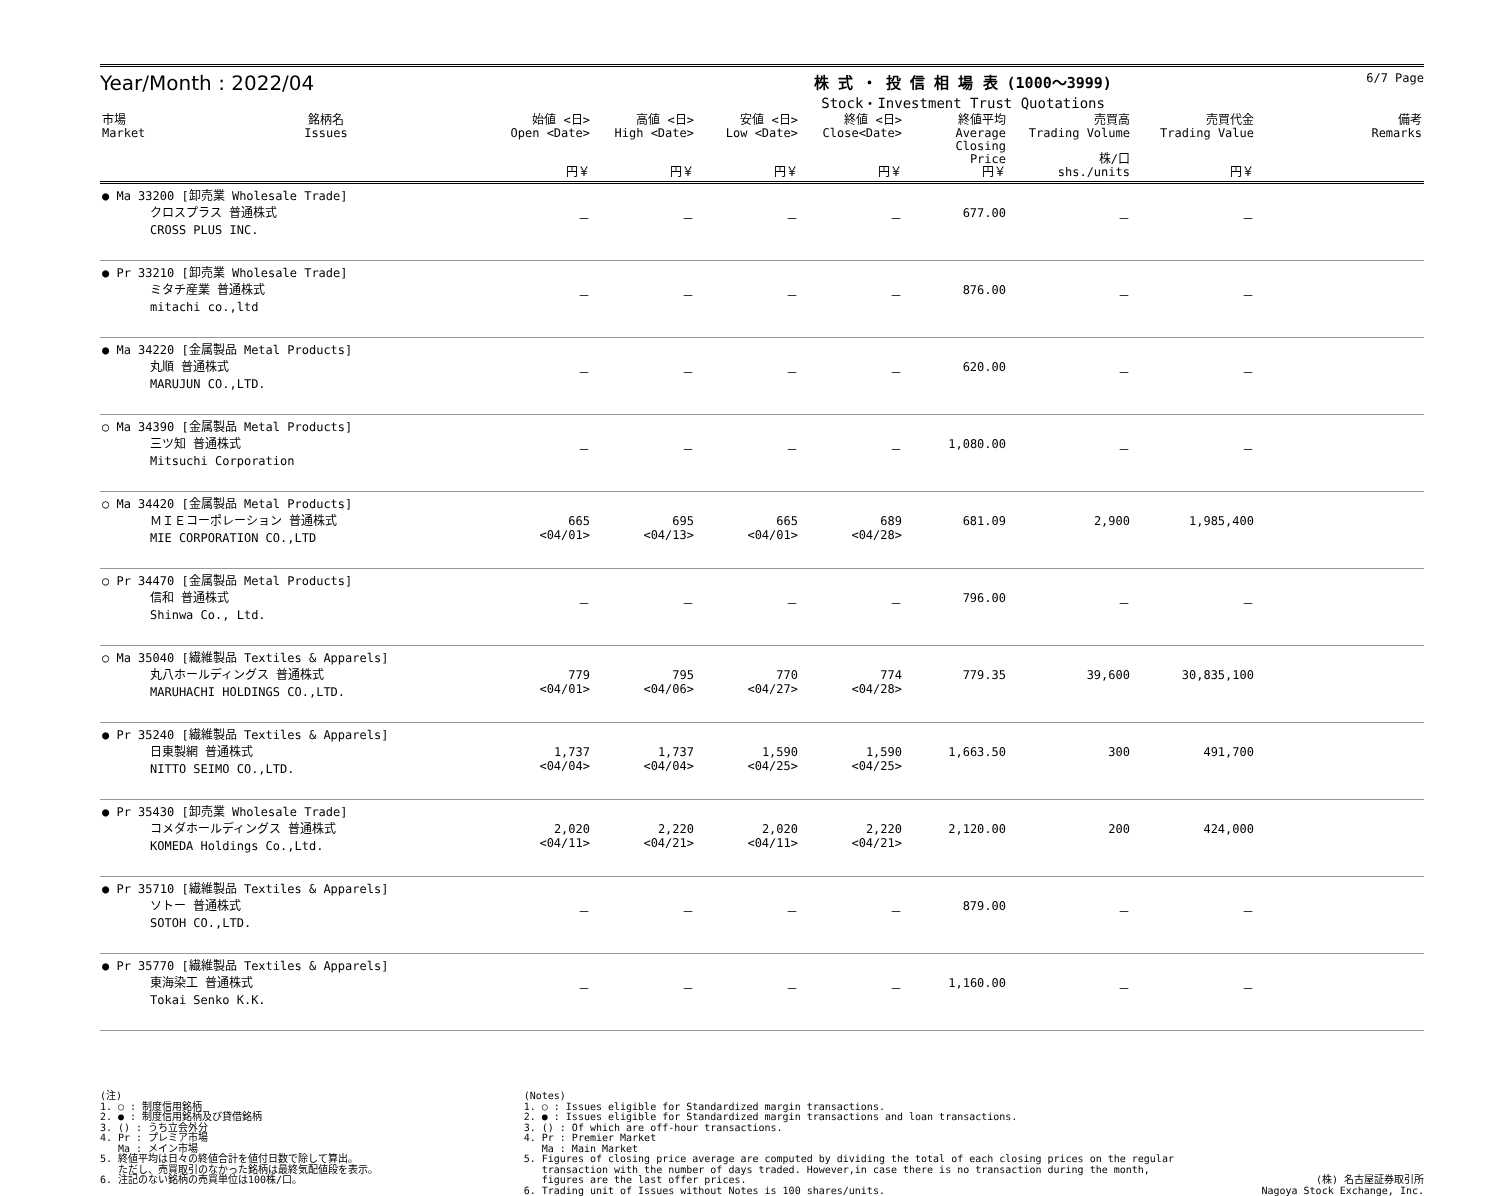Year/Month : 2022/04
株 式 ・ 投 信 相 場 表 (1000～3999)
Stock・Investment Trust Quotations
6/7 Page
| 市場 Market | 銘柄名 Issues | 始値 <日> Open <Date> 円￥ | 高値 <日> High <Date> 円￥ | 安値 <日> Low <Date> 円￥ | 終値 <日> Close<Date> 円￥ | 終値平均 Average Closing Price 円￥ | 売買高 Trading Volume 株/口 shs./units | 売買代金 Trading Value 円￥ | 備考 Remarks |
| --- | --- | --- | --- | --- | --- | --- | --- | --- | --- |
| ● Ma 33200 [卸売業 Wholesale Trade] クロスプラス 普通株式 CROSS PLUS INC. | | － | － | － | － | 677.00 | － | － | |
| ● Pr 33210 [卸売業 Wholesale Trade] ミタチ産業 普通株式 mitachi co.,ltd | | － | － | － | － | 876.00 | － | － | |
| ● Ma 34220 [金属製品 Metal Products] 丸順 普通株式 MARUJUN CO.,LTD. | | － | － | － | － | 620.00 | － | － | |
| ○ Ma 34390 [金属製品 Metal Products] 三ツ知 普通株式 Mitsuchi Corporation | | － | － | － | － | 1,080.00 | － | － | |
| ○ Ma 34420 [金属製品 Metal Products] ＭＩＥコーポレーション 普通株式 MIE CORPORATION CO.,LTD | | 665 <04/01> | 695 <04/13> | 665 <04/01> | 689 <04/28> | 681.09 | 2,900 | 1,985,400 | |
| ○ Pr 34470 [金属製品 Metal Products] 信和 普通株式 Shinwa Co., Ltd. | | － | － | － | － | 796.00 | － | － | |
| ○ Ma 35040 [繊維製品 Textiles & Apparels] 丸八ホールディングス 普通株式 MARUHACHI HOLDINGS CO.,LTD. | | 779 <04/01> | 795 <04/06> | 770 <04/27> | 774 <04/28> | 779.35 | 39,600 | 30,835,100 | |
| ● Pr 35240 [繊維製品 Textiles & Apparels] 日東製網 普通株式 NITTO SEIMO CO.,LTD. | | 1,737 <04/04> | 1,737 <04/04> | 1,590 <04/25> | 1,590 <04/25> | 1,663.50 | 300 | 491,700 | |
| ● Pr 35430 [卸売業 Wholesale Trade] コメダホールディングス 普通株式 KOMEDA Holdings Co.,Ltd. | | 2,020 <04/11> | 2,220 <04/21> | 2,020 <04/11> | 2,220 <04/21> | 2,120.00 | 200 | 424,000 | |
| ● Pr 35710 [繊維製品 Textiles & Apparels] ソトー 普通株式 SOTOH CO.,LTD. | | － | － | － | － | 879.00 | － | － | |
| ● Pr 35770 [繊維製品 Textiles & Apparels] 東海染工 普通株式 Tokai Senko K.K. | | － | － | － | － | 1,160.00 | － | － | |
(注) 1. ○ : 制度信用銘柄 2. ● : 制度信用銘柄及び貸借銘柄 3. () : うち立会外分 4. Pr : プレミア市場 Ma : メイン市場 5. 終値平均は日々の終値合計を値付日数で除して算出。 ただし、売買取引のなかった銘柄は最終気配値段を表示。 6. 注記のない銘柄の売買単位は100株/口。
(Notes) 1. ○ : Issues eligible for Standardized margin transactions. 2. ● : Issues eligible for Standardized margin transactions and loan transactions. 3. () : Of which are off-hour transactions. 4. Pr : Premier Market Ma : Main Market 5. Figures of closing price average are computed by dividing the total of each closing prices on the regular transaction with the number of days traded. However,in case there is no transaction during the month, figures are the last offer prices. 6. Trading unit of Issues without Notes is 100 shares/units.
(株) 名古屋証券取引所
Nagoya Stock Exchange, Inc.